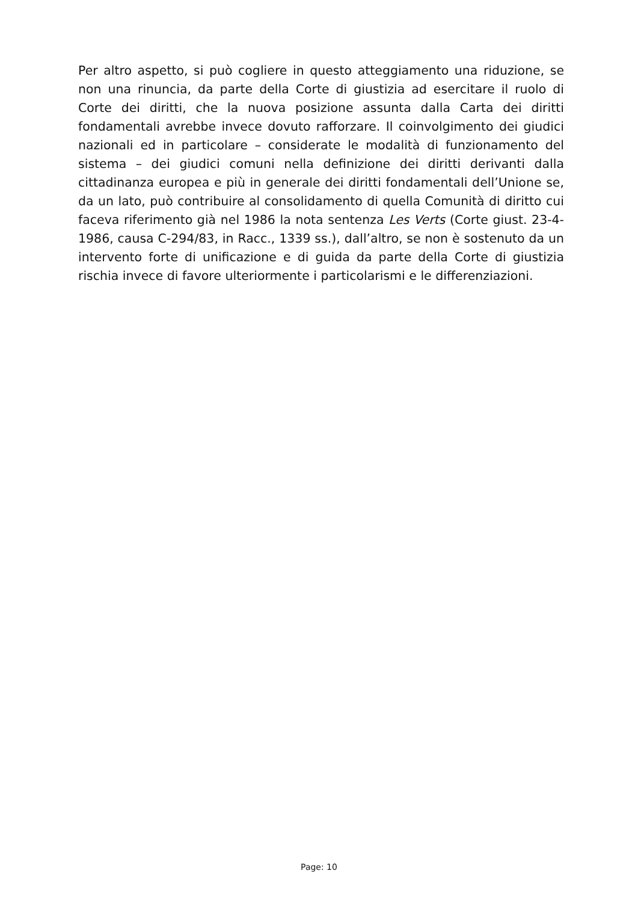Per altro aspetto, si può cogliere in questo atteggiamento una riduzione, se non una rinuncia, da parte della Corte di giustizia ad esercitare il ruolo di Corte dei diritti, che la nuova posizione assunta dalla Carta dei diritti fondamentali avrebbe invece dovuto rafforzare. Il coinvolgimento dei giudici nazionali ed in particolare – considerate le modalità di funzionamento del sistema – dei giudici comuni nella definizione dei diritti derivanti dalla cittadinanza europea e più in generale dei diritti fondamentali dell’Unione se, da un lato, può contribuire al consolidamento di quella Comunità di diritto cui faceva riferimento già nel 1986 la nota sentenza Les Verts (Corte giust. 23-4-1986, causa C-294/83, in Racc., 1339 ss.), dall’altro, se non è sostenuto da un intervento forte di unificazione e di guida da parte della Corte di giustizia rischia invece di favore ulteriormente i particolarismi e le differenziazioni.
Page: 10